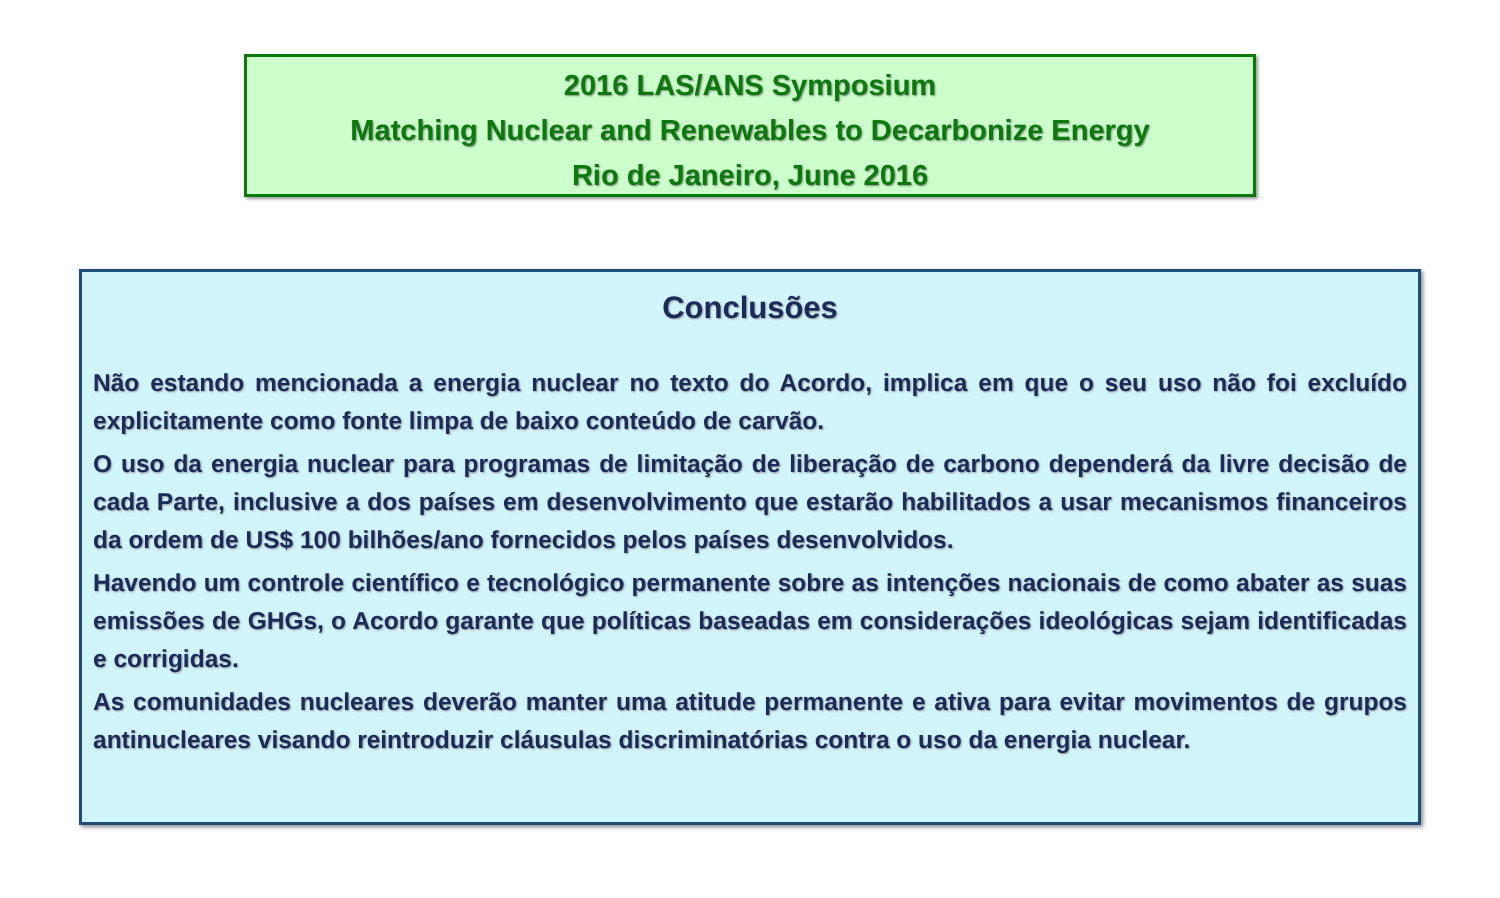2016 LAS/ANS Symposium
Matching Nuclear and Renewables to Decarbonize Energy
Rio de Janeiro, June 2016
Conclusões
Não estando mencionada a energia nuclear no texto do Acordo, implica em que o seu uso não foi excluído explicitamente como fonte limpa de baixo conteúdo de carvão.
O uso da energia nuclear para programas de limitação de liberação de carbono dependerá da livre decisão de cada Parte, inclusive a dos países em desenvolvimento que estarão habilitados a usar mecanismos financeiros da ordem de US$ 100 bilhões/ano fornecidos pelos países desenvolvidos.
Havendo um controle científico e tecnológico permanente sobre as intenções nacionais de como abater as suas emissões de GHGs, o Acordo garante que políticas baseadas em considerações ideológicas sejam identificadas e corrigidas.
As comunidades nucleares deverão manter uma atitude permanente e ativa para evitar movimentos de grupos antinucleares visando reintroduzir cláusulas discriminatórias contra o uso da energia nuclear.